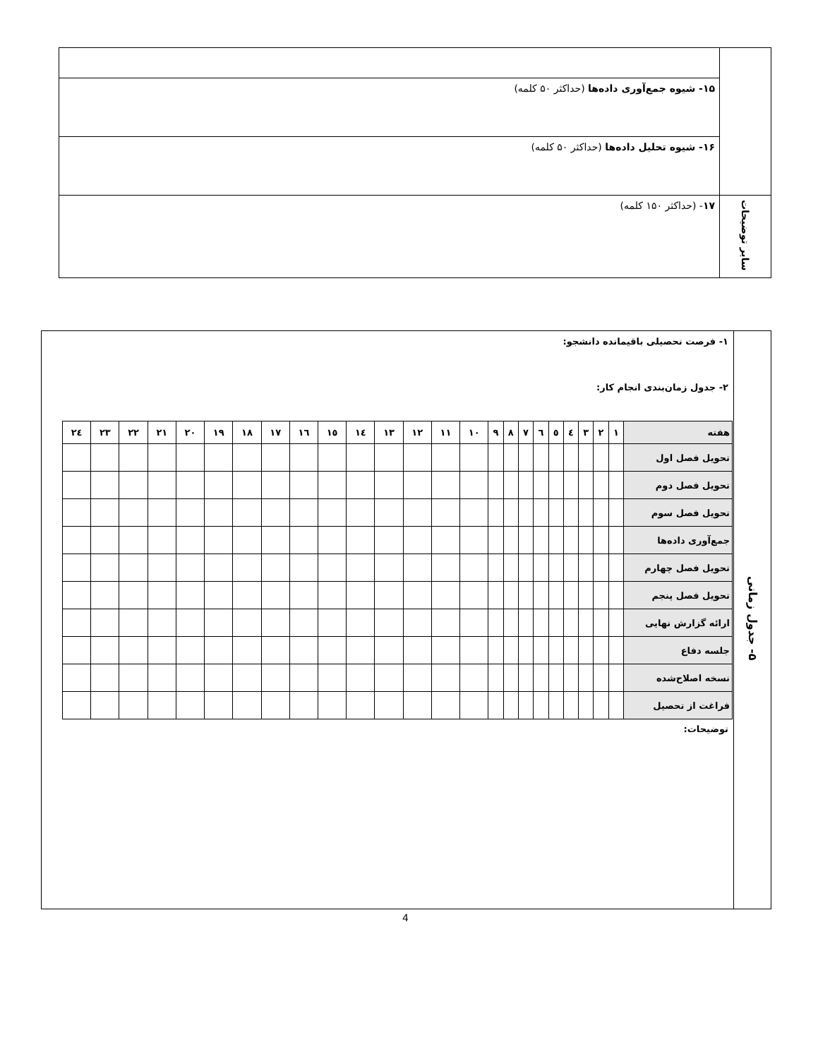| | ۱۵- شیوه جمع‌آوری داده‌ها (حداکثر ۵۰ کلمه) |
| | ۱۶- شیوه تحلیل داده‌ها (حداکثر ۵۰ کلمه) |
| سایر توضیحات | ۱۷ - (حداکثر ۱۵۰ کلمه) |
| ۵- جدول زمانی | ۱- فرصت تحصیلی باقیمانده دانشجو: ۲- جدول زمان‌بندی انجام کار: / هفته / ۱ / ۲ / ۳ / ٤ / ٥ / ٦ / ۷ / ۸ / ۹ / ۱۰ / ۱۱ / ۱۲ / ۱۳ / ۱٤ / ۱٥ / ۱٦ / ۱۷ / ۱۸ / ۱۹ / ۲۰ / ۲۱ / ۲۲ / ۲۳ / ۲٤ / / تحویل فصل اول / / / / / / / / / / / / / / / / / / / / / / / / / / تحویل فصل دوم / / / / / / / / / / / / / / / / / / / / / / / / / / تحویل فصل سوم / / / / / / / / / / / / / / / / / / / / / / / / / / جمع‌آوری داده‌ها / / / / / / / / / / / / / / / / / / / / / / / / / / تحویل فصل چهارم / / / / / / / / / / / / / / / / / / / / / / / / / / تحویل فصل پنجم / / / / / / / / / / / / / / / / / / / / / / / / / / ارائه گزارش نهایی / / / / / / / / / / / / / / / / / / / / / / / / / / جلسه دفاع / / / / / / / / / / / / / / / / / / / / / / / / / / نسخه اصلاح‌شده / / / / / / / / / / / / / / / / / / / / / / / / / / فراغت از تحصیل / / / / / / / / / / / / / / / / / / / / / / / / / توضیحات: |
4